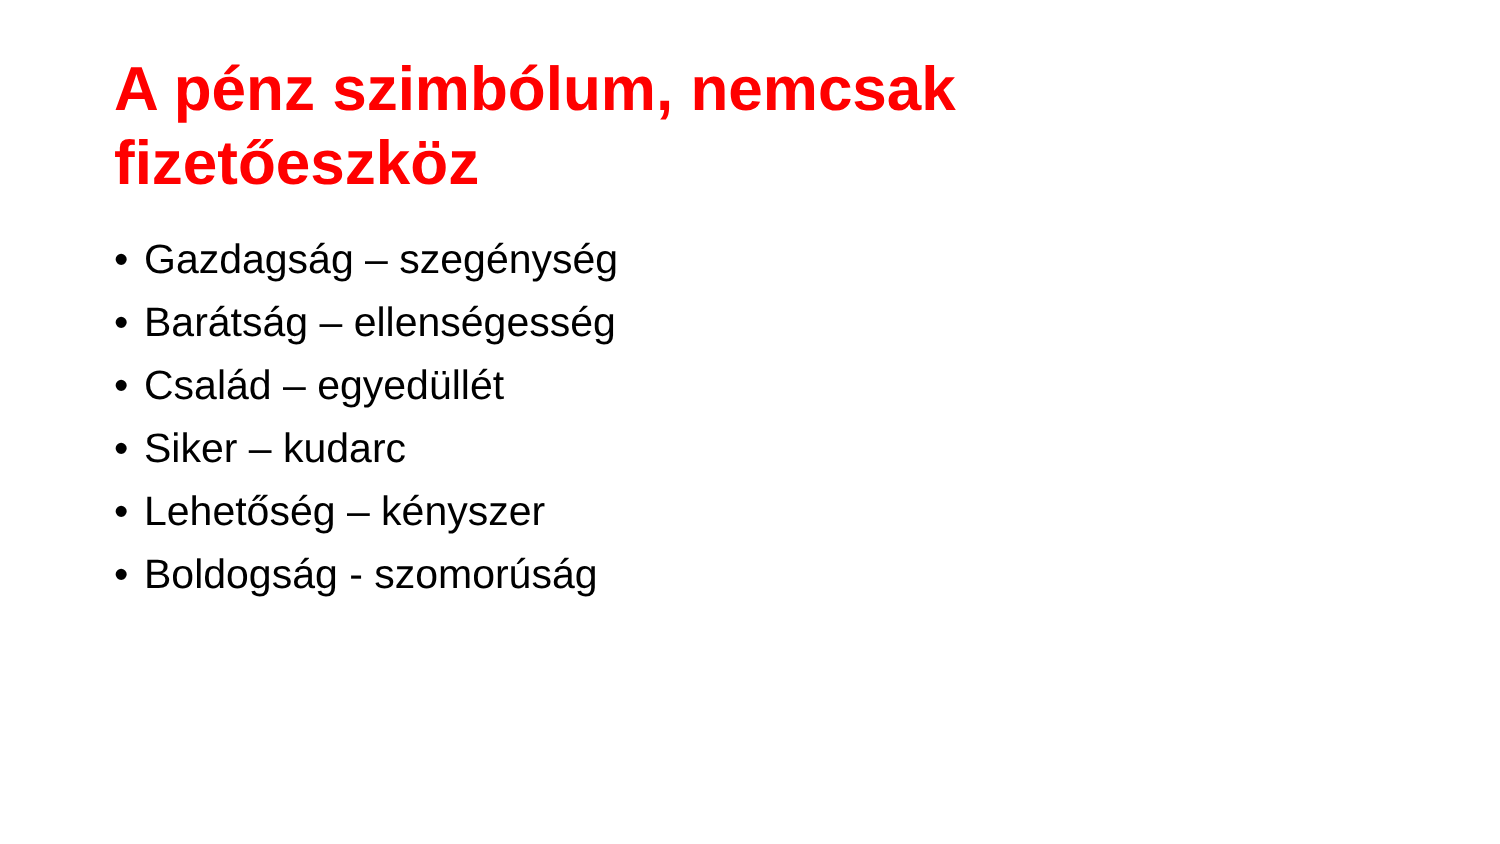A pénz szimbólum, nemcsak fizetőeszköz
• Gazdagság – szegénység
• Barátság – ellenségesség
• Család – egyedüllét
• Siker – kudarc
• Lehetőség – kényszer
• Boldogság - szomorúság